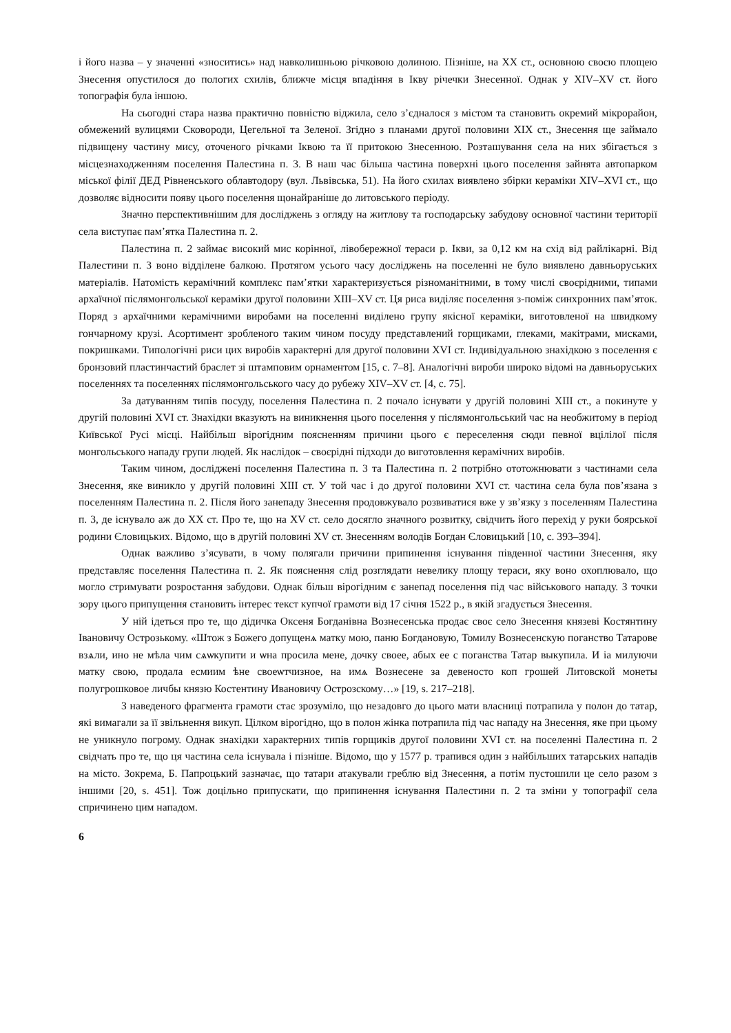і його назва – у значенні «зноситись» над навколишньою річковою долиною. Пізніше, на XX ст., основною своєю площею Знесення опустилося до пологих схилів, ближче місця впадіння в Ікву річечки Знесенної. Однак у XIV–XV ст. його топографія була іншою.
На сьогодні стара назва практично повністю віджила, село з’єдналося з містом та становить окремий мікрорайон, обмежений вулицями Сковороди, Цегельної та Зеленої. Згідно з планами другої половини XIX ст., Знесення ще займало підвищену частину мису, оточеного річками Іквою та її притокою Знесенною. Розташування села на них збігається з місцезнаходженням поселення Палестина п. 3. В наш час більша частина поверхні цього поселення зайнята автопарком міської філії ДЕД Рівненського облавтодору (вул. Львівська, 51). На його схилах виявлено збірки кераміки XIV–XVI ст., що дозволяє відносити появу цього поселення щонайраніше до литовського періоду.
Значно перспективнішим для досліджень з огляду на житлову та господарську забудову основної частини території села виступає пам’ятка Палестина п. 2.
Палестина п. 2 займає високий мис корінної, лівобережної тераси р. Ікви, за 0,12 км на схід від райлікарні. Від Палестини п. 3 воно відділене балкою. Протягом усього часу досліджень на поселенні не було виявлено давньоруських матеріалів. Натомість керамічний комплекс пам’ятки характеризується різноманітними, в тому числі своєрідними, типами архаїчної післямонгольської кераміки другої половини XIII–XV ст. Ця риса виділяє поселення з-поміж синхронних пам’яток. Поряд з архаїчними керамічними виробами на поселенні виділено групу якісної кераміки, виготовленої на швидкому гончарному крузі. Асортимент зробленого таким чином посуду представлений горщиками, глеками, макітрами, мисками, покришками. Типологічні риси цих виробів характерні для другої половини XVI ст. Індивідуальною знахідкою з поселення є бронзовий пластинчастий браслет зі штамповим орнаментом [15, с. 7–8]. Аналогічні вироби широко відомі на давньоруських поселеннях та поселеннях післямонгольського часу до рубежу XIV–XV ст. [4, с. 75].
За датуванням типів посуду, поселення Палестина п. 2 почало існувати у другій половині XIII ст., а покинуте у другій половині XVI ст. Знахідки вказують на виникнення цього поселення у післямонгольський час на необжитому в період Київської Русі місці. Найбільш вірогідним поясненням причини цього є переселення сюди певної вцілілої після монгольського нападу групи людей. Як наслідок – своєрідні підходи до виготовлення керамічних виробів.
Таким чином, досліджені поселення Палестина п. 3 та Палестина п. 2 потрібно ототожнювати з частинами села Знесення, яке виникло у другій половині XIII ст. У той час і до другої половини XVI ст. частина села була пов’язана з поселенням Палестина п. 2. Після його занепаду Знесення продовжувало розвиватися вже у зв’язку з поселенням Палестина п. 3, де існувало аж до XX ст. Про те, що на XV ст. село досягло значного розвитку, свідчить його перехід у руки боярської родини Єловицьких. Відомо, що в другій половині XV ст. Знесенням володів Богдан Єловицький [10, с. 393–394].
Однак важливо з’ясувати, в чому полягали причини припинення існування південної частини Знесення, яку представляє поселення Палестина п. 2. Як пояснення слід розглядати невелику площу тераси, яку воно охоплювало, що могло стримувати розростання забудови. Однак більш вірогідним є занепад поселення під час військового нападу. З точки зору цього припущення становить інтерес текст купчої грамоти від 17 січня 1522 р., в якій згадується Знесення.
У ній ідеться про те, що дідичка Оксеня Богданівна Вознесенська продає своє село Знесення князеві Костянтину Івановичу Острозькому. «Штож з Божего допущенѧ матку мою, паню Богдановую, Томилу Вознесенскую поганство Татарове взѧли, ино не мѣла чим сѧѡкупити и ѡна просила мене, дочку своее, абых ее с поганства Татар выкупила. И іа милуючи матку свою, продала есмиим ѣне своеѡтчизное, на имѧ Вознесене за девеносто коп грошей Литовской монеты полугрошковое личбы князю Костентину Ивановичу Острозскому…» [19, s. 217–218].
З наведеного фрагмента грамоти стає зрозуміло, що незадовго до цього мати власниці потрапила у полон до татар, які вимагали за її звільнення викуп. Цілком вірогідно, що в полон жінка потрапила під час нападу на Знесення, яке при цьому не уникнуло погрому. Однак знахідки характерних типів горщиків другої половини XVI ст. на поселенні Палестина п. 2 свідчать про те, що ця частина села існувала і пізніше. Відомо, що у 1577 р. трапився один з найбільших татарських нападів на місто. Зокрема, Б. Папроцький зазначає, що татари атакували греблю від Знесення, а потім пустошили це село разом з іншими [20, s. 451]. Тож доцільно припускати, що припинення існування Палестини п. 2 та зміни у топографії села спричинено цим нападом.
6